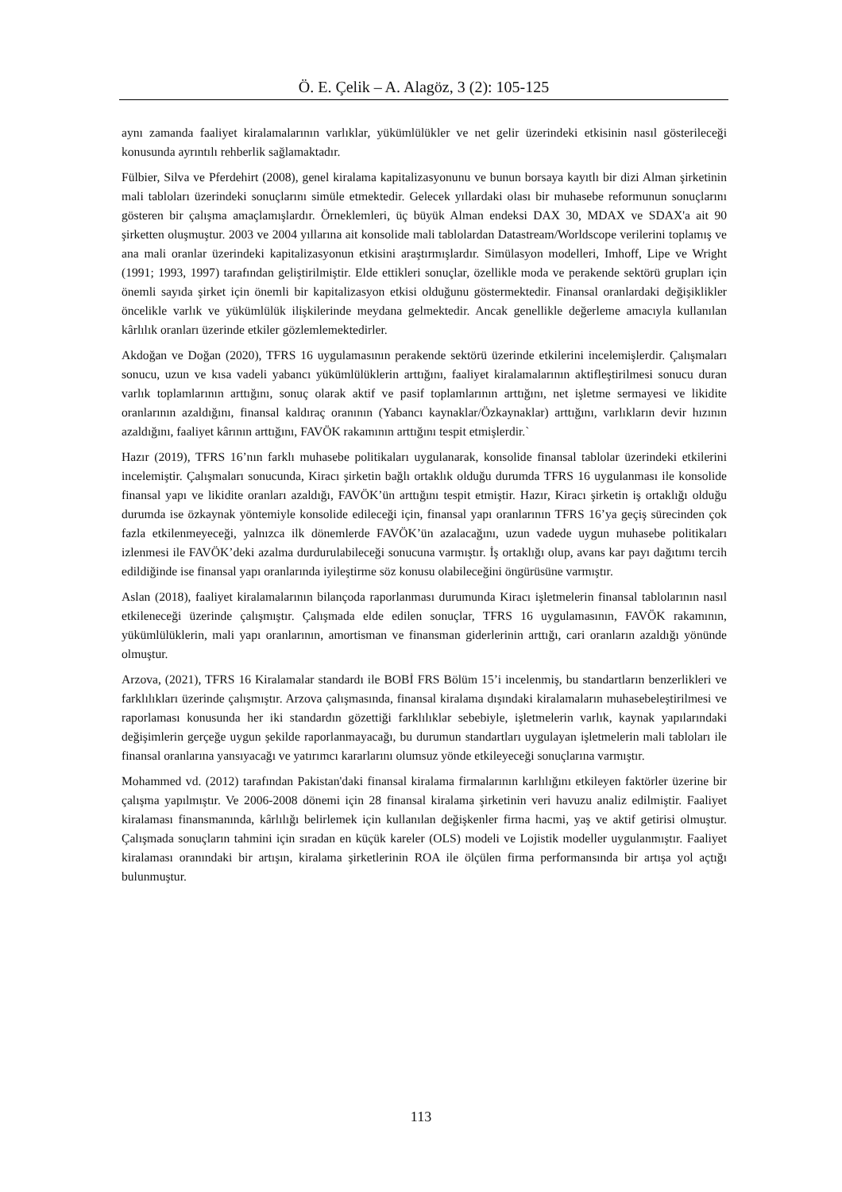Ö. E. Çelik – A. Alagöz, 3 (2): 105-125
aynı zamanda faaliyet kiralamalarının varlıklar, yükümlülükler ve net gelir üzerindeki etkisinin nasıl gösterileceği konusunda ayrıntılı rehberlik sağlamaktadır.
Fülbier, Silva ve Pferdehirt (2008), genel kiralama kapitalizasyonunu ve bunun borsaya kayıtlı bir dizi Alman şirketinin mali tabloları üzerindeki sonuçlarını simüle etmektedir. Gelecek yıllardaki olası bir muhasebe reformunun sonuçlarını gösteren bir çalışma amaçlamışlardır. Örneklemleri, üç büyük Alman endeksi DAX 30, MDAX ve SDAX'a ait 90 şirketten oluşmuştur. 2003 ve 2004 yıllarına ait konsolide mali tablolardan Datastream/Worldscope verilerini toplamış ve ana mali oranlar üzerindeki kapitalizasyonun etkisini araştırmışlardır. Simülasyon modelleri, Imhoff, Lipe ve Wright (1991; 1993, 1997) tarafından geliştirilmiştir. Elde ettikleri sonuçlar, özellikle moda ve perakende sektörü grupları için önemli sayıda şirket için önemli bir kapitalizasyon etkisi olduğunu göstermektedir. Finansal oranlardaki değişiklikler öncelikle varlık ve yükümlülük ilişkilerinde meydana gelmektedir. Ancak genellikle değerleme amacıyla kullanılan kârlılık oranları üzerinde etkiler gözlemlemektedirler.
Akdoğan ve Doğan (2020), TFRS 16 uygulamasının perakende sektörü üzerinde etkilerini incelemişlerdir. Çalışmaları sonucu, uzun ve kısa vadeli yabancı yükümlülüklerin arttığını, faaliyet kiralamalarının aktifleştirilmesi sonucu duran varlık toplamlarının arttığını, sonuç olarak aktif ve pasif toplamlarının arttığını, net işletme sermayesi ve likidite oranlarının azaldığını, finansal kaldıraç oranının (Yabancı kaynaklar/Özkaynaklar) arttığını, varlıkların devir hızının azaldığını, faaliyet kârının arttığını, FAVÖK rakamının arttığını tespit etmişlerdir.`
Hazır (2019), TFRS 16’nın farklı muhasebe politikaları uygulanarak, konsolide finansal tablolar üzerindeki etkilerini incelemiştir. Çalışmaları sonucunda, Kiracı şirketin bağlı ortaklık olduğu durumda TFRS 16 uygulanması ile konsolide finansal yapı ve likidite oranları azaldığı, FAVÖK’ün arttığını tespit etmiştir. Hazır, Kiracı şirketin iş ortaklığı olduğu durumda ise özkaynak yöntemiyle konsolide edileceği için, finansal yapı oranlarının TFRS 16’ya geçiş sürecinden çok fazla etkilenmeyeceği, yalnızca ilk dönemlerde FAVÖK’ün azalacağını, uzun vadede uygun muhasebe politikaları izlenmesi ile FAVÖK’deki azalma durdurulabileceği sonucuna varmıştır. İş ortaklığı olup, avans kar payı dağıtımı tercih edildiğinde ise finansal yapı oranlarında iyileştirme söz konusu olabileceğini öngürüsüne varmıştır.
Aslan (2018), faaliyet kiralamalarının bilançoda raporlanması durumunda Kiracı işletmelerin finansal tablolarının nasıl etkileneceği üzerinde çalışmıştır. Çalışmada elde edilen sonuçlar, TFRS 16 uygulamasının, FAVÖK rakamının, yükümlülüklerin, mali yapı oranlarının, amortisman ve finansman giderlerinin arttığı, cari oranların azaldığı yönünde olmuştur.
Arzova, (2021), TFRS 16 Kiralamalar standardı ile BOBİ FRS Bölüm 15’i incelenmiş, bu standartların benzerlikleri ve farklılıkları üzerinde çalışmıştır. Arzova çalışmasında, finansal kiralama dışındaki kiralamaların muhasebeleştirilmesi ve raporlaması konusunda her iki standardın gözettiği farklılıklar sebebiyle, işletmelerin varlık, kaynak yapılarındaki değişimlerin gerçeğe uygun şekilde raporlanmayacağı, bu durumun standartları uygulayan işletmelerin mali tabloları ile finansal oranlarına yansıyacağı ve yatırımcı kararlarını olumsuz yönde etkileyeceği sonuçlarına varmıştır.
Mohammed vd. (2012) tarafından Pakistan'daki finansal kiralama firmalarının karlılığını etkileyen faktörler üzerine bir çalışma yapılmıştır. Ve 2006-2008 dönemi için 28 finansal kiralama şirketinin veri havuzu analiz edilmiştir. Faaliyet kiralaması finansmanında, kârlılığı belirlemek için kullanılan değişkenler firma hacmi, yaş ve aktif getirisi olmuştur. Çalışmada sonuçların tahmini için sıradan en küçük kareler (OLS) modeli ve Lojistik modeller uygulanmıştır. Faaliyet kiralaması oranındaki bir artışın, kiralama şirketlerinin ROA ile ölçülen firma performansında bir artışa yol açtığı bulunmuştur.
113